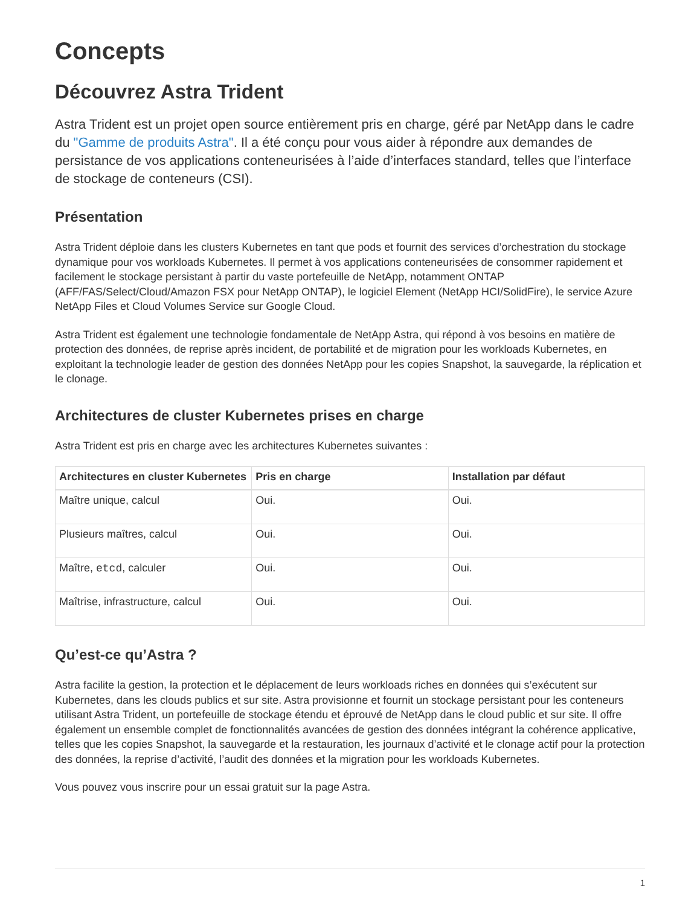Concepts
Découvrez Astra Trident
Astra Trident est un projet open source entièrement pris en charge, géré par NetApp dans le cadre du "Gamme de produits Astra". Il a été conçu pour vous aider à répondre aux demandes de persistance de vos applications conteneurisées à l’aide d’interfaces standard, telles que l’interface de stockage de conteneurs (CSI).
Présentation
Astra Trident déploie dans les clusters Kubernetes en tant que pods et fournit des services d’orchestration du stockage dynamique pour vos workloads Kubernetes. Il permet à vos applications conteneurisées de consommer rapidement et facilement le stockage persistant à partir du vaste portefeuille de NetApp, notamment ONTAP (AFF/FAS/Select/Cloud/Amazon FSX pour NetApp ONTAP), le logiciel Element (NetApp HCI/SolidFire), le service Azure NetApp Files et Cloud Volumes Service sur Google Cloud.
Astra Trident est également une technologie fondamentale de NetApp Astra, qui répond à vos besoins en matière de protection des données, de reprise après incident, de portabilité et de migration pour les workloads Kubernetes, en exploitant la technologie leader de gestion des données NetApp pour les copies Snapshot, la sauvegarde, la réplication et le clonage.
Architectures de cluster Kubernetes prises en charge
Astra Trident est pris en charge avec les architectures Kubernetes suivantes :
| Architectures en cluster Kubernetes | Pris en charge | Installation par défaut |
| --- | --- | --- |
| Maître unique, calcul | Oui. | Oui. |
| Plusieurs maîtres, calcul | Oui. | Oui. |
| Maître, etcd , calculer | Oui. | Oui. |
| Maîtrise, infrastructure, calcul | Oui. | Oui. |
Qu’est-ce qu’Astra ?
Astra facilite la gestion, la protection et le déplacement de leurs workloads riches en données qui s’exécutent sur Kubernetes, dans les clouds publics et sur site. Astra provisionne et fournit un stockage persistant pour les conteneurs utilisant Astra Trident, un portefeuille de stockage étendu et éprouvé de NetApp dans le cloud public et sur site. Il offre également un ensemble complet de fonctionnalités avancées de gestion des données intégrant la cohérence applicative, telles que les copies Snapshot, la sauvegarde et la restauration, les journaux d’activité et le clonage actif pour la protection des données, la reprise d’activité, l’audit des données et la migration pour les workloads Kubernetes.
Vous pouvez vous inscrire pour un essai gratuit sur la page Astra.
1